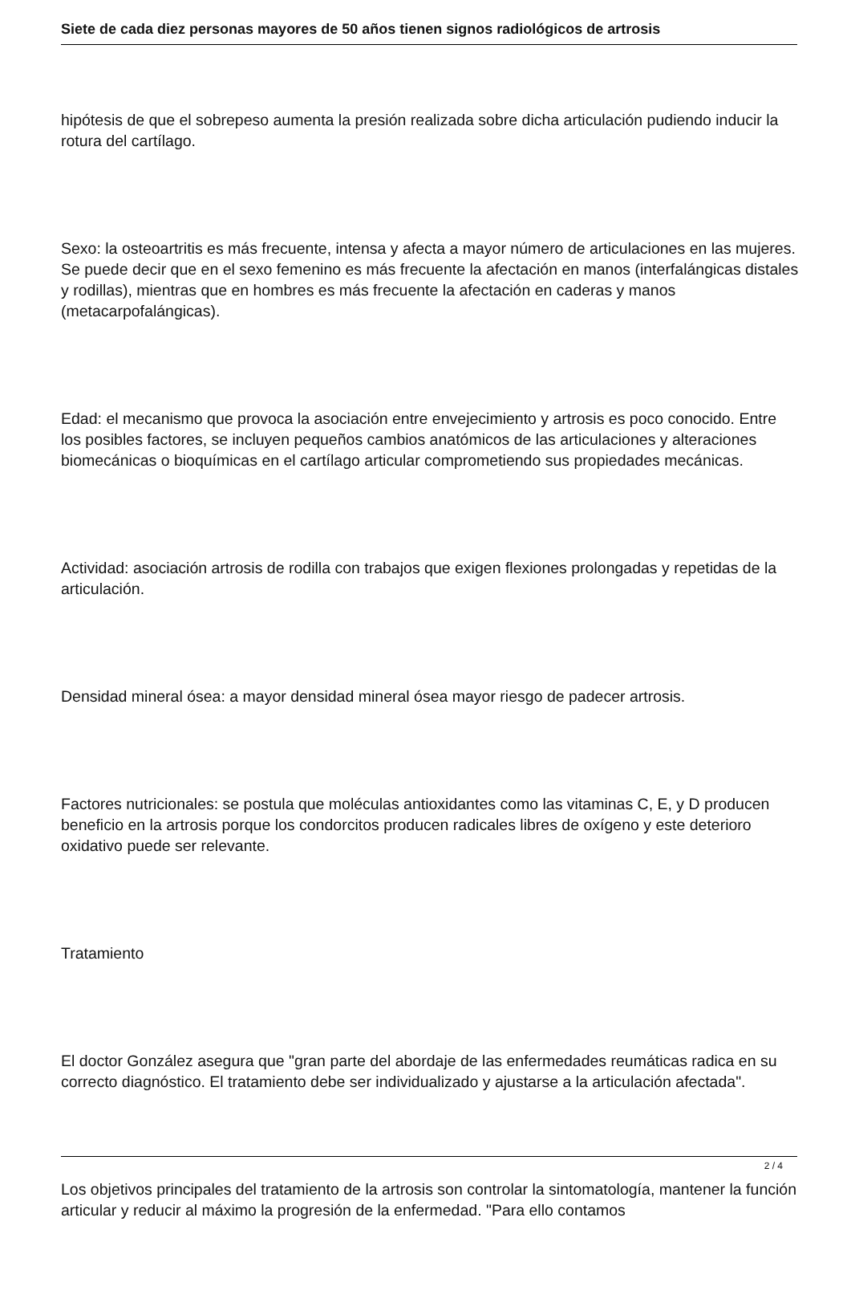Siete de cada diez personas mayores de 50 años tienen signos radiológicos de artrosis
hipótesis de que el sobrepeso aumenta la presión realizada sobre dicha articulación pudiendo inducir la rotura del cartílago.
Sexo: la osteoartritis es más frecuente, intensa y afecta a mayor número de articulaciones en las mujeres. Se puede decir que en el sexo femenino es más frecuente la afectación en manos (interfalángicas distales y rodillas), mientras que en hombres es más frecuente la afectación en caderas y manos (metacarpofalángicas).
Edad: el mecanismo que provoca la asociación entre envejecimiento y artrosis es poco conocido. Entre los posibles factores, se incluyen pequeños cambios anatómicos de las articulaciones y alteraciones biomecánicas o bioquímicas en el cartílago articular comprometiendo sus propiedades mecánicas.
Actividad: asociación artrosis de rodilla con trabajos que exigen flexiones prolongadas y repetidas de la articulación.
Densidad mineral ósea: a mayor densidad mineral ósea mayor riesgo de padecer artrosis.
Factores nutricionales: se postula que moléculas antioxidantes como las vitaminas C, E, y D producen beneficio en la artrosis porque los condorcitos producen radicales libres de oxígeno y este deterioro oxidativo puede ser relevante.
Tratamiento
El doctor González asegura que "gran parte del abordaje de las enfermedades reumáticas radica en su correcto diagnóstico. El tratamiento debe ser individualizado y ajustarse a la articulación afectada".
Los objetivos principales del tratamiento de la artrosis son controlar la sintomatología, mantener la función articular y reducir al máximo la progresión de la enfermedad. "Para ello contamos
2 / 4